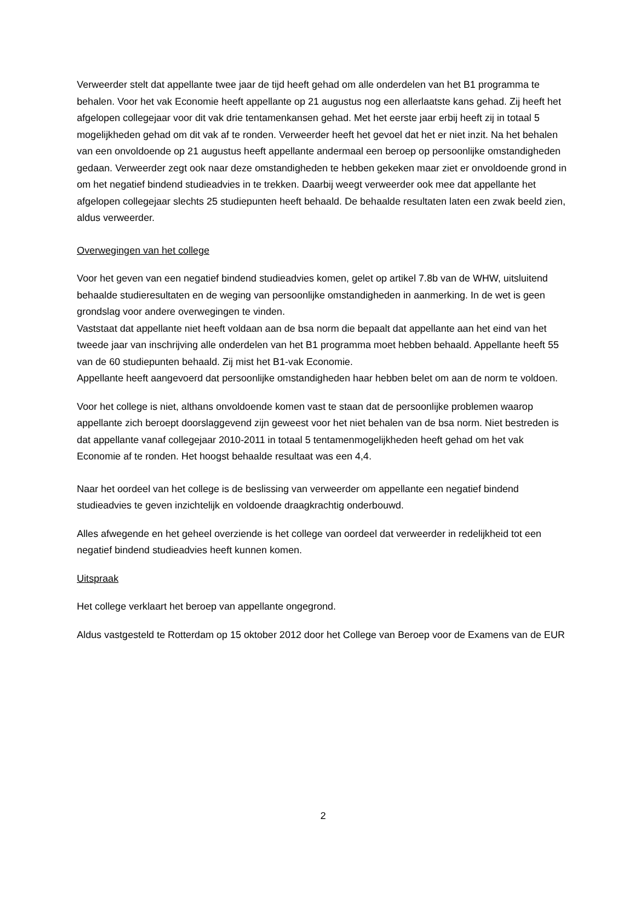Verweerder stelt dat appellante twee jaar de tijd heeft gehad om alle onderdelen van het B1 programma te behalen. Voor het vak Economie heeft appellante op 21 augustus nog een allerlaatste kans gehad. Zij heeft het afgelopen collegejaar voor dit vak drie tentamenkansen gehad. Met het eerste jaar erbij heeft zij in totaal 5 mogelijkheden gehad om dit vak af te ronden. Verweerder heeft het gevoel dat het er niet inzit. Na het behalen van een onvoldoende op 21 augustus heeft appellante andermaal een beroep op persoonlijke omstandigheden gedaan. Verweerder zegt ook naar deze omstandigheden te hebben gekeken maar ziet er onvoldoende grond in om het negatief bindend studieadvies in te trekken. Daarbij weegt verweerder ook mee dat appellante het afgelopen collegejaar slechts 25 studiepunten heeft behaald. De behaalde resultaten laten een zwak beeld zien, aldus verweerder.
Overwegingen van het college
Voor het geven van een negatief bindend studieadvies komen, gelet op artikel 7.8b van de WHW, uitsluitend behaalde studieresultaten en de weging van persoonlijke omstandigheden in aanmerking. In de wet is geen grondslag voor andere overwegingen te vinden.
Vaststaat dat appellante niet heeft voldaan aan de bsa norm die bepaalt dat appellante aan het eind van het tweede jaar van inschrijving alle onderdelen van het B1 programma moet hebben behaald. Appellante heeft 55 van de 60 studiepunten behaald. Zij mist het B1-vak Economie.
Appellante heeft aangevoerd dat persoonlijke omstandigheden haar hebben belet om aan de norm te voldoen.
Voor het college is niet, althans onvoldoende komen vast te staan dat de persoonlijke problemen waarop appellante zich beroept doorslaggevend zijn geweest voor het niet behalen van de bsa norm. Niet bestreden is dat appellante vanaf collegejaar 2010-2011 in totaal 5 tentamenmogelijkheden heeft gehad om het vak Economie af te ronden. Het hoogst behaalde resultaat was een 4,4.
Naar het oordeel van het college is de beslissing van verweerder om appellante een negatief bindend studieadvies te geven inzichtelijk en voldoende draagkrachtig onderbouwd.
Alles afwegende en het geheel overziende is het college van oordeel dat verweerder in redelijkheid tot een negatief bindend studieadvies heeft kunnen komen.
Uitspraak
Het college verklaart het beroep van appellante ongegrond.
Aldus vastgesteld te Rotterdam op 15 oktober 2012 door het College van Beroep voor de Examens van de EUR
2